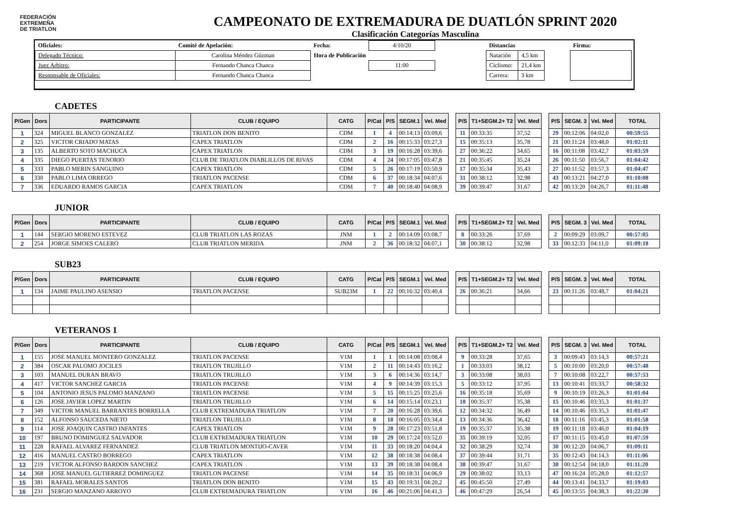FEDERACIÓN
EXTREMEÑA
DE TRIATLON
CAMPEONATO DE EXTREMADURA DE DUATLÓN SPRINT 2020
Clasificación Categorías Masculina
| Oficiales: | Comité de Apelación: | Fecha: | 4/10/20 | | Distancias | | | Firma: |
| Delegado Técnico: | Carolina Méndez Gúzman | Hora de Publicación | | | Natación | 4,5 km | | |
| Juez Arbitro: | Fernando Chanca Chanca | | 11:00 | | Ciclismo: | 21,4 km | | |
| Responsable de Oficiales: | Fernando Chanca Chanca | | | | Carrera: | 3 km | | |
CADETES
| P/Gen | Dors | PARTICIPANTE | CLUB / EQUIPO | CATG | P/Cat | P/S | SEGM.1 | Vel. Med | | P/S | T1+SEGM.2+ T2 | Vel. Med | | P/S | SEGM. 3 | Vel. Med | TOTAL |
| 1 | 324 | MIGUEL BLANCO GONZALEZ | TRIATLON DON BENITO | CDM | 1 | 4 | 00:14:13 | 03:09,6 | | 11 | 00:33:35 | 37,52 | | 29 | 00:12:06 | 04:02,0 | 00:59:55 |
| 2 | 325 | VICTOR CRIADO MATAS | CAPEX TRIATLON | CDM | 2 | 16 | 00:15:33 | 03:27,3 | | 15 | 00:35:13 | 35,78 | | 21 | 00:11:24 | 03:48,0 | 01:02:11 |
| 3 | 135 | ALBERTO SOTO MACHUCA | CAPEX TRIATLON | CDM | 3 | 19 | 00:16:28 | 03:39,6 | | 27 | 00:36:22 | 34,65 | | 16 | 00:11:08 | 03:42,7 | 01:03:59 |
| 4 | 335 | DIEGO PUERTAS TENORIO | CLUB DE TRIATLON DIABLILLOS DE RIVAS | CDM | 4 | 24 | 00:17:05 | 03:47,8 | | 21 | 00:35:45 | 35,24 | | 26 | 00:11:50 | 03:56,7 | 01:04:42 |
| 5 | 333 | PABLO MERIN SANGUINO | CAPEX TRIATLON | CDM | 5 | 26 | 00:17:19 | 03:50,9 | | 17 | 00:35:34 | 35,43 | | 27 | 00:11:52 | 03:57,3 | 01:04:47 |
| 6 | 330 | PABLO LIMA ORREGO | TRIATLON PACENSE | CDM | 6 | 37 | 00:18:34 | 04:07,6 | | 31 | 00:38:12 | 32,98 | | 43 | 00:13:21 | 04:27,0 | 01:10:08 |
| 7 | 336 | EDUARDO RAMOS GARCIA | CAPEX TRIATLON | CDM | 7 | 40 | 00:18:40 | 04:08,9 | | 39 | 00:39:47 | 31,67 | | 42 | 00:13:20 | 04:26,7 | 01:11:48 |
JUNIOR
| P/Gen | Dors | PARTICIPANTE | CLUB / EQUIPO | CATG | P/Cat | P/S | SEGM.1 | Vel. Med | | P/S | T1+SEGM.2+ T2 | Vel. Med | | P/S | SEGM. 3 | Vel. Med | TOTAL |
| 1 | 144 | SERGIO MORENO ESTEVEZ | CLUB TRIATLON LAS ROZAS | JNM | 1 | 2 | 00:14:09 | 03:08,7 | | 8 | 00:33:26 | 37,69 | | 2 | 00:09:29 | 03:09,7 | 00:57:05 |
| 2 | 254 | JORGE SIMOES CALERO | CLUB TRIATLON MERIDA | JNM | 2 | 36 | 00:18:32 | 04:07,1 | | 30 | 00:38:12 | 32,98 | | 33 | 00:12:33 | 04:11,0 | 01:09:18 |
SUB23
| P/Gen | Dors | PARTICIPANTE | CLUB / EQUIPO | CATG | P/Cat | P/S | SEGM.1 | Vel. Med | | P/S | T1+SEGM.2+ T2 | Vel. Med | | P/S | SEGM. 3 | Vel. Med | TOTAL |
| 1 | 134 | JAIME PAULINO ASENSIO | TRIATLON PACENSE | SUB23M | 1 | 22 | 00:16:32 | 03:40,4 | | 26 | 00:36:21 | 34,66 | | 23 | 00:11:26 | 03:48,7 | 01:04:21 |
VETERANOS 1
| P/Gen | Dors | PARTICIPANTE | CLUB / EQUIPO | CATG | P/Cat | P/S | SEGM.1 | Vel. Med | | P/S | T1+SEGM.2+ T2 | Vel. Med | | P/S | SEGM. 3 | Vel. Med | TOTAL |
| 1 | 155 | JOSE MANUEL MONTERO GONZALEZ | TRIATLON PACENSE | V1M | 1 | 1 | 00:14:08 | 03:08,4 | | 9 | 00:33:28 | 37,65 | | 3 | 00:09:43 | 03:14,3 | 00:57:21 |
| 2 | 384 | OSCAR PALOMO JOCILES | TRIATLON TRUJILLO | V1M | 2 | 11 | 00:14:43 | 03:16,2 | | 1 | 00:33:03 | 38,12 | | 5 | 00:10:00 | 03:20,0 | 00:57:48 |
| 3 | 103 | MANUEL DURAN BRAVO | TRIATLON TRUJILLO | V1M | 3 | 6 | 00:14:36 | 03:14,7 | | 3 | 00:33:08 | 38,03 | | 7 | 00:10:08 | 03:22,7 | 00:57:53 |
| 4 | 417 | VICTOR SANCHEZ GARCIA | TRIATLON PACENSE | V1M | 4 | 9 | 00:14:39 | 03:15,3 | | 5 | 00:33:12 | 37,95 | | 13 | 00:10:41 | 03:33,7 | 00:58:32 |
| 5 | 104 | ANTONIO JESUS PALOMO MANZANO | TRIATLON PACENSE | V1M | 5 | 15 | 00:15:25 | 03:25,6 | | 16 | 00:35:18 | 35,69 | | 9 | 00:10:19 | 03:26,3 | 01:01:04 |
| 6 | 126 | JOSE JAVIER LOPEZ MARTIN | TRIATLON TRUJILLO | V1M | 6 | 14 | 00:15:14 | 03:23,1 | | 18 | 00:35:37 | 35,38 | | 15 | 00:10:46 | 03:35,3 | 01:01:37 |
| 7 | 349 | VICTOR MANUEL BARRANTES BORRELLA | CLUB EXTREMADURA TRIATLON | V1M | 7 | 20 | 00:16:28 | 03:39,6 | | 12 | 00:34:32 | 36,49 | | 14 | 00:10:46 | 03:35,3 | 01:01:47 |
| 8 | 152 | ALFONSO SAUCEDA NIETO | TRIATLON TRUJILLO | V1M | 8 | 18 | 00:16:05 | 03:34,4 | | 13 | 00:34:36 | 36,42 | | 18 | 00:11:16 | 03:45,3 | 01:01:58 |
| 9 | 114 | JOSE JOAQUIN CASTRO INFANTES | CAPEX TRIATLON | V1M | 9 | 28 | 00:17:23 | 03:51,8 | | 19 | 00:35:37 | 35,38 | | 19 | 00:11:18 | 03:46,0 | 01:04:19 |
| 10 | 197 | BRUNO DOMINGUEZ SALVADOR | CLUB EXTREMADURA TRIATLON | V1M | 10 | 29 | 00:17:24 | 03:52,0 | | 35 | 00:39:19 | 32,05 | | 17 | 00:11:15 | 03:45,0 | 01:07:59 |
| 11 | 228 | RAFAEL ALVAREZ FERNANDEZ | CLUB TRIATLON MONTIJO-CAVER | V1M | 11 | 33 | 00:18:20 | 04:04,4 | | 32 | 00:38:29 | 32,74 | | 30 | 00:12:20 | 04:06,7 | 01:09:11 |
| 12 | 416 | MANUEL CASTRO BORREGO | CAPEX TRIATLON | V1M | 12 | 38 | 00:18:38 | 04:08,4 | | 37 | 00:39:44 | 31,71 | | 35 | 00:12:43 | 04:14,3 | 01:11:06 |
| 13 | 219 | VICTOR ALFONSO BARDON SANCHEZ | CAPEX TRIATLON | V1M | 13 | 39 | 00:18:38 | 04:08,4 | | 38 | 00:39:47 | 31,67 | | 38 | 00:12:54 | 04:18,0 | 01:11:20 |
| 14 | 368 | JOSE MANUEL GUTIERREZ DOMINGUEZ | TRIATLON PACENSE | V1M | 14 | 35 | 00:18:31 | 04:06,9 | | 29 | 00:38:02 | 33,13 | | 47 | 00:16:24 | 05:28,0 | 01:12:57 |
| 15 | 381 | RAFAEL MORALES SANTOS | TRIATLON DON BENITO | V1M | 15 | 43 | 00:19:31 | 04:20,2 | | 45 | 00:45:50 | 27,49 | | 44 | 00:13:41 | 04:33,7 | 01:19:03 |
| 16 | 231 | SERGIO MANZANO ARROYO | CLUB EXTREMADURA TRIATLON | V1M | 16 | 46 | 00:21:06 | 04:41,3 | | 46 | 00:47:29 | 26,54 | | 45 | 00:13:55 | 04:38,3 | 01:22:30 |